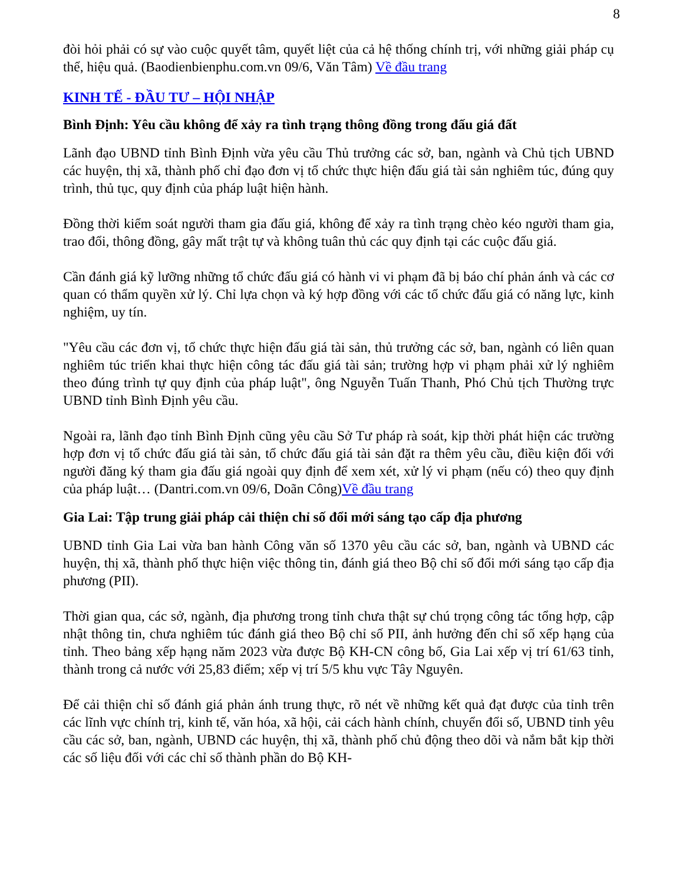8
đòi hỏi phải có sự vào cuộc quyết tâm, quyết liệt của cả hệ thống chính trị, với những giải pháp cụ thể, hiệu quả. (Baodienbienphu.com.vn 09/6, Văn Tâm) Về đầu trang
KINH TẾ - ĐẦU TƯ – HỘI NHẬP
Bình Định: Yêu cầu không để xảy ra tình trạng thông đồng trong đấu giá đất
Lãnh đạo UBND tỉnh Bình Định vừa yêu cầu Thủ trưởng các sở, ban, ngành và Chủ tịch UBND các huyện, thị xã, thành phố chỉ đạo đơn vị tổ chức thực hiện đấu giá tài sản nghiêm túc, đúng quy trình, thủ tục, quy định của pháp luật hiện hành.
Đồng thời kiểm soát người tham gia đấu giá, không để xảy ra tình trạng chèo kéo người tham gia, trao đổi, thông đồng, gây mất trật tự và không tuân thủ các quy định tại các cuộc đấu giá.
Cần đánh giá kỹ lưỡng những tổ chức đấu giá có hành vi vi phạm đã bị báo chí phản ánh và các cơ quan có thẩm quyền xử lý. Chỉ lựa chọn và ký hợp đồng với các tổ chức đấu giá có năng lực, kinh nghiệm, uy tín.
"Yêu cầu các đơn vị, tổ chức thực hiện đấu giá tài sản, thủ trưởng các sở, ban, ngành có liên quan nghiêm túc triển khai thực hiện công tác đấu giá tài sản; trường hợp vi phạm phải xử lý nghiêm theo đúng trình tự quy định của pháp luật", ông Nguyễn Tuấn Thanh, Phó Chủ tịch Thường trực UBND tỉnh Bình Định yêu cầu.
Ngoài ra, lãnh đạo tỉnh Bình Định cũng yêu cầu Sở Tư pháp rà soát, kịp thời phát hiện các trường hợp đơn vị tổ chức đấu giá tài sản, tổ chức đấu giá tài sản đặt ra thêm yêu cầu, điều kiện đối với người đăng ký tham gia đấu giá ngoài quy định để xem xét, xử lý vi phạm (nếu có) theo quy định của pháp luật… (Dantri.com.vn 09/6, Doãn Công)Về đầu trang
Gia Lai: Tập trung giải pháp cải thiện chỉ số đổi mới sáng tạo cấp địa phương
UBND tỉnh Gia Lai vừa ban hành Công văn số 1370 yêu cầu các sở, ban, ngành và UBND các huyện, thị xã, thành phố thực hiện việc thông tin, đánh giá theo Bộ chỉ số đổi mới sáng tạo cấp địa phương (PII).
Thời gian qua, các sở, ngành, địa phương trong tỉnh chưa thật sự chú trọng công tác tổng hợp, cập nhật thông tin, chưa nghiêm túc đánh giá theo Bộ chỉ số PII, ảnh hưởng đến chỉ số xếp hạng của tỉnh. Theo bảng xếp hạng năm 2023 vừa được Bộ KH-CN công bố, Gia Lai xếp vị trí 61/63 tỉnh, thành trong cả nước với 25,83 điểm; xếp vị trí 5/5 khu vực Tây Nguyên.
Để cải thiện chỉ số đánh giá phản ánh trung thực, rõ nét về những kết quả đạt được của tỉnh trên các lĩnh vực chính trị, kinh tế, văn hóa, xã hội, cải cách hành chính, chuyển đổi số, UBND tỉnh yêu cầu các sở, ban, ngành, UBND các huyện, thị xã, thành phố chủ động theo dõi và nắm bắt kịp thời các số liệu đối với các chỉ số thành phần do Bộ KH-